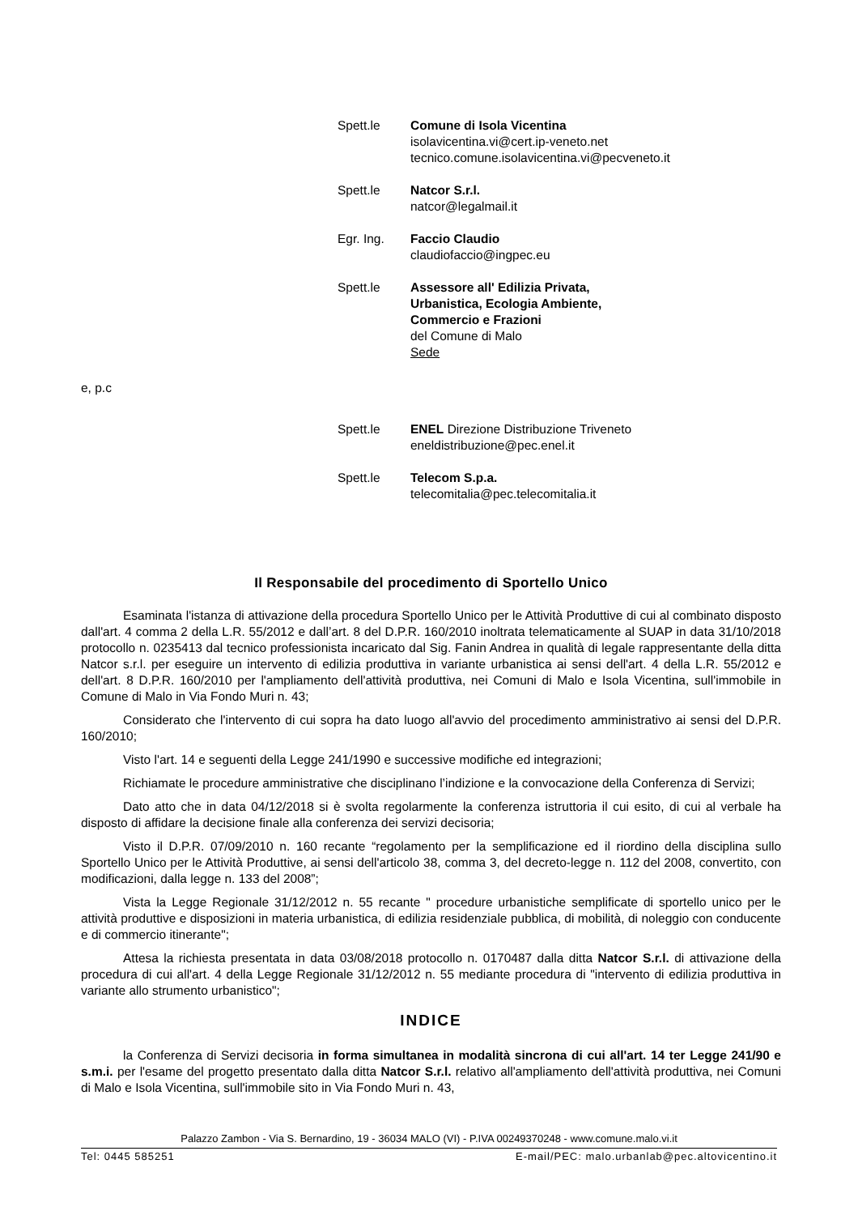Spett.le Comune di Isola Vicentina
isolavicentina.vi@cert.ip-veneto.net
tecnico.comune.isolavicentina.vi@pecveneto.it
Spett.le Natcor S.r.l.
natcor@legalmail.it
Egr. Ing. Faccio Claudio
claudiofaccio@ingpec.eu
Spett.le Assessore all' Edilizia Privata,
Urbanistica, Ecologia Ambiente,
Commercio e Frazioni
del Comune di Malo
Sede
e, p.c
Spett.le ENEL Direzione Distribuzione Triveneto
eneldistribuzione@pec.enel.it
Spett.le Telecom S.p.a.
telecomitalia@pec.telecomitalia.it
Il Responsabile del procedimento di Sportello Unico
Esaminata l'istanza di attivazione della procedura Sportello Unico per le Attività Produttive di cui al combinato disposto dall'art. 4 comma 2 della L.R. 55/2012 e dall’art. 8 del D.P.R. 160/2010 inoltrata telematicamente al SUAP in data 31/10/2018 protocollo n. 0235413 dal tecnico professionista incaricato dal Sig. Fanin Andrea in qualità di legale rappresentante della ditta Natcor s.r.l. per eseguire un intervento di edilizia produttiva in variante urbanistica ai sensi dell'art. 4 della L.R. 55/2012 e dell'art. 8 D.P.R. 160/2010 per l'ampliamento dell'attività produttiva, nei Comuni di Malo e Isola Vicentina, sull'immobile in Comune di Malo in Via Fondo Muri n. 43;
Considerato che l'intervento di cui sopra ha dato luogo all'avvio del procedimento amministrativo ai sensi del D.P.R. 160/2010;
Visto l'art. 14 e seguenti della Legge 241/1990 e successive modifiche ed integrazioni;
Richiamate le procedure amministrative che disciplinano l’indizione e la convocazione della Conferenza di Servizi;
Dato atto che in data 04/12/2018 si è svolta regolarmente la conferenza istruttoria il cui esito, di cui al verbale ha disposto di affidare la decisione finale alla conferenza dei servizi decisoria;
Visto il D.P.R. 07/09/2010 n. 160 recante “regolamento per la semplificazione ed il riordino della disciplina sullo Sportello Unico per le Attività Produttive, ai sensi dell'articolo 38, comma 3, del decreto-legge n. 112 del 2008, convertito, con modificazioni, dalla legge n. 133 del 2008”;
Vista la Legge Regionale 31/12/2012 n. 55 recante " procedure urbanistiche semplificate di sportello unico per le attività produttive e disposizioni in materia urbanistica, di edilizia residenziale pubblica, di mobilità, di noleggio con conducente e di commercio itinerante";
Attesa la richiesta presentata in data 03/08/2018 protocollo n. 0170487 dalla ditta Natcor S.r.l. di attivazione della procedura di cui all'art. 4 della Legge Regionale 31/12/2012 n. 55 mediante procedura di "intervento di edilizia produttiva in variante allo strumento urbanistico";
INDICE
la Conferenza di Servizi decisoria in forma simultanea in modalità sincrona di cui all'art. 14 ter Legge 241/90 e s.m.i. per l'esame del progetto presentato dalla ditta Natcor S.r.l. relativo all'ampliamento dell'attività produttiva, nei Comuni di Malo e Isola Vicentina, sull'immobile sito in Via Fondo Muri n. 43,
Palazzo Zambon - Via S. Bernardino, 19 - 36034 MALO (VI) - P.IVA 00249370248 - www.comune.malo.vi.it
Tel: 0445 585251 E-mail/PEC: malo.urbanlab@pec.altovicentino.it